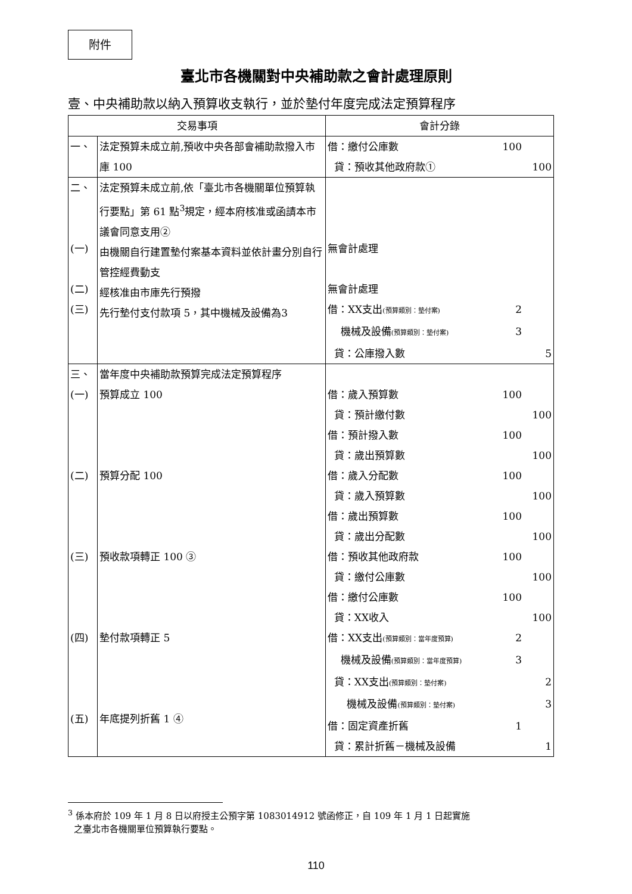附件
臺北市各機關對中央補助款之會計處理原則
壹、中央補助款以納入預算收支執行，並於墊付年度完成法定預算程序
| 交易事項 | | 會計分錄 |
| --- | --- | --- |
| 一、 | 法定預算未成立前,預收中央各部會補助款撥入市庫 100 | 借：繳付公庫數 100 貸：預收其他政府款① 100 |
| 二、 (一) (二) (三) | 法定預算未成立前,依「臺北市各機關單位預算執行要點」第 61 點<sup>3</sup>規定，經本府核准或函請本市議會同意支用② 由機關自行建置墊付案基本資料並依計畫分別自行管控經費動支 經核准由市庫先行預撥 先行墊付支付款項 5，其中機械及設備為3 | 無會計處理 無會計處理 借：XX支出 (預算類別：墊付案) 2 機械及設備 (預算類別：墊付案) 3 貸：公庫撥入數 5 |
| 三、 (一) (二) (三) (四) (五) | 當年度中央補助款預算完成法定預算程序 預算成立 100 預算分配 100 預收款項轉正 100 ③ 墊付款項轉正 5 年底提列折舊 1 ④ | 借：歲入預算數 100 貸：預計繳付數 100 借：預計撥入數 100 貸：歲出預算數 100 借：歲入分配數 100 貸：歲入預算數 100 借：歲出預算數 100 貸：歲出分配數 100 借：預收其他政府款 100 貸：繳付公庫數 100 借：繳付公庫數 100 貸：XX收入 100 借：XX支出 (預算類別：當年度預算) 2 機械及設備 (預算類別：當年度預算) 3 貸：XX支出 (預算類別：墊付案) 2 機械及設備 (預算類別：墊付案) 3 借：固定資產折舊 1 貸：累計折舊－機械及設備 1 |
<sup>3</sup> 係本府於 109 年 1 月 8 日以府授主公預字第 1083014912 號函修正，自 109 年 1 月 1 日起實施
之臺北市各機關單位預算執行要點。
110